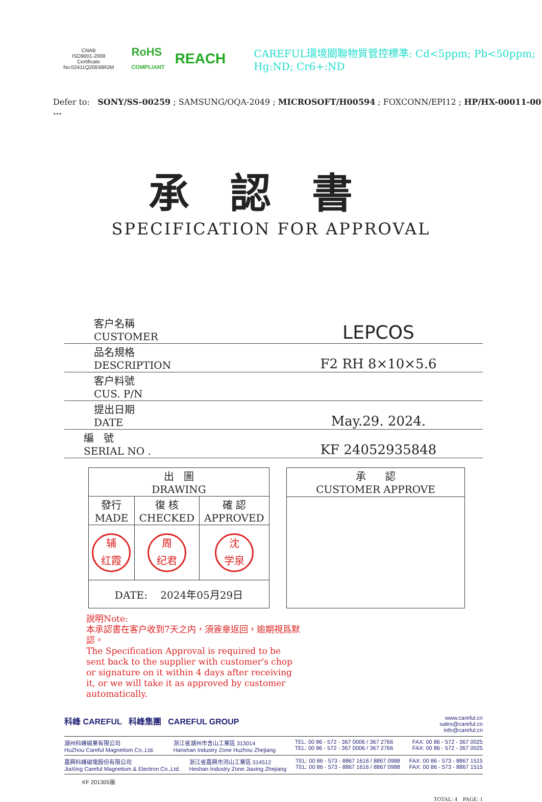CNAB
ISO9001-2008
Certificate No:02411Q20838R2M
RoHS
COMPLIANT
REACH
CAREFUL環境關聯物質管控標準: Cd<5ppm; Pb<50ppm; Hg:ND; Cr6+:ND
Defer to: SONY/SS-00259 ; SAMSUNG/OQA-2049 ; MICROSOFT/H00594 ; FOXCONN/EPI12 ; HP/HX-00011-00 ...
承認書
SPECIFICATION FOR APPROVAL
| 客户名稱 CUSTOMER | LEPCOS |
| 品名規格 DESCRIPTION | F2 RH 8×10×5.6 |
| 客户料號 CUS. P/N | |
| 提出日期 DATE | May.29. 2024. |
| 編 號 SERIAL NO . | KF 24052935848 |
| 出 圖 DRAWING | | |
| 發行 MADE | 復 核 CHECKED | 確 認 APPROVED |
| 辅 红霞 | 周 纪君 | 沈 学泉 |
| DATE: 2024年05月29日 | | |
| 承 認 CUSTOMER APPROVE |
說明Note:
本承認書在客户收到7天之内，須簽章返回，逾期視爲默認。
The Specification Approval is required to be sent back to the supplier with customer's chop or signature on it within 4 days after receiving it, or we will take it as approved by customer automatically.
科峰 CAREFUL 科峰集團 CAREFUL GROUP www.careful.cn
sales@careful.cn
info@careful.cn
湖州科峰磁業有限公司
HuZhou Careful Magnetism Co.,Ltd. 浙江省湖州市含山工業區 313014
Hanshan Industry Zone Huzhou Zhejiang TEL: 00 86 - 572 - 367 0006 / 367 2766
TEL: 00 86 - 572 - 367 0006 / 367 2766 FAX: 00 86 - 572 - 367 0025
FAX: 00 86 - 572 - 367 0025
嘉興科峰磁電股份有限公司
JiaXing Careful Magnetism & Electron Co.,Ltd. 浙江省嘉興市河山工業區 314512
Heshan Industry Zone Jiaxing Zhejiang TEL: 00 86 - 573 - 8867 1616 / 8867 0988
TEL: 00 86 - 573 - 8867 1616 / 8867 0988 FAX: 00 86 - 573 - 8867 1515
FAX: 00 86 - 573 - 8867 1515
KF 201305版
TOTAL: 4 PAGE: 1